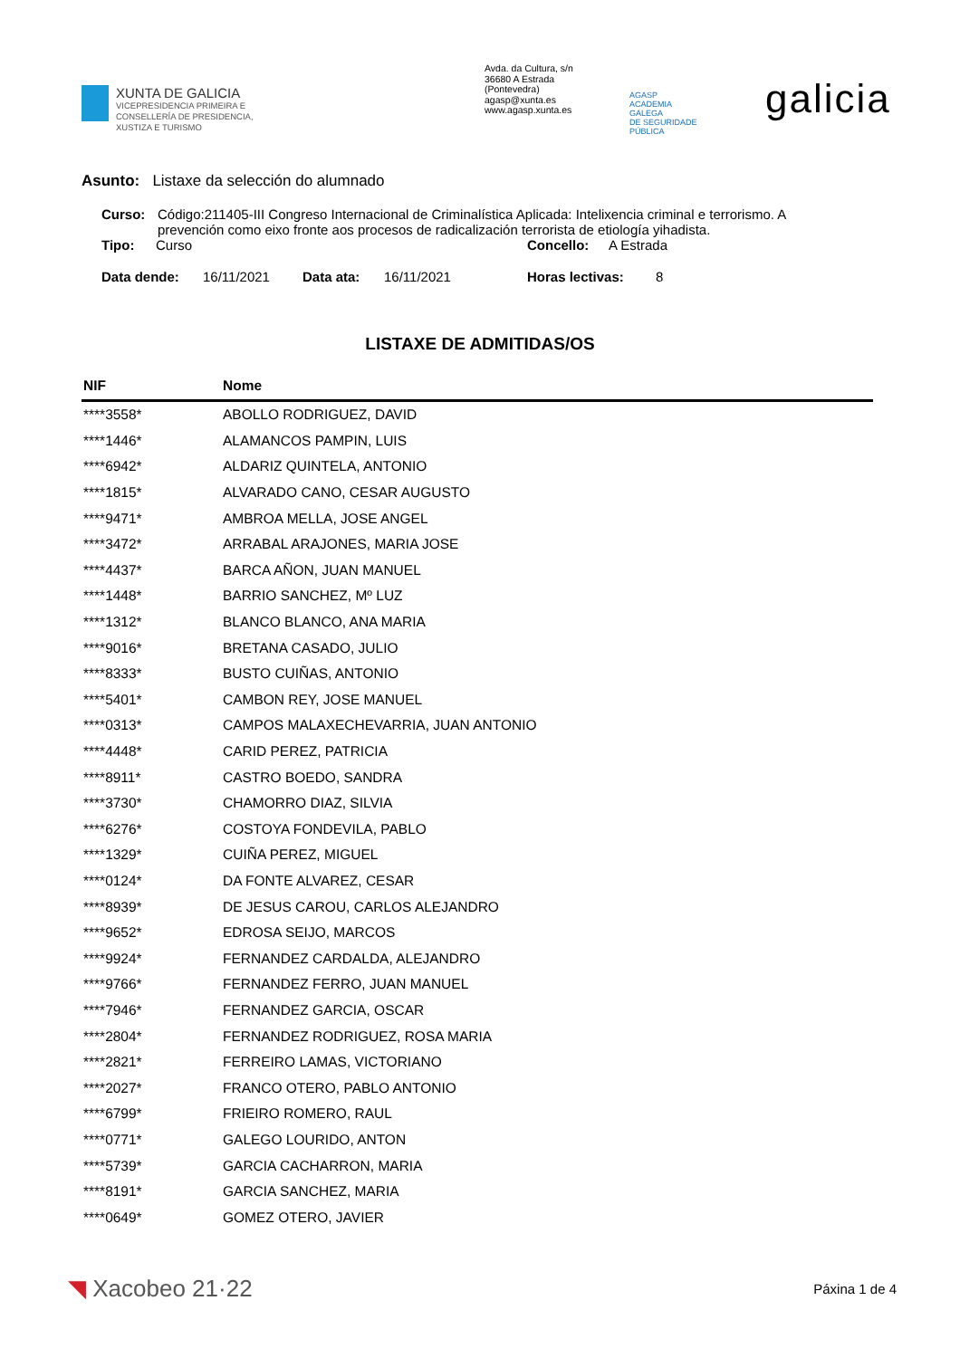XUNTA DE GALICIA
VICEPRESIDENCIA PRIMEIRA E
CONSELLERÍA DE PRESIDENCIA,
XUSTIZA E TURISMO
Avda. da Cultura, s/n
36680 A Estrada
(Pontevedra)
agasp@xunta.es
www.agasp.xunta.es
AGASP
ACADEMIA
GALEGA
DE SEGURIDADE
PÚBLICA
galicia
Asunto: Listaxe da selección do alumnado
Curso: Código:211405-III Congreso Internacional de Criminalística Aplicada: Intelixencia criminal e terrorismo. A prevención como eixo fronte aos procesos de radicalización terrorista de etiología yihadista.
Tipo: Curso Concello: A Estrada
Data dende: 16/11/2021 Data ata: 16/11/2021 Horas lectivas: 8
LISTAXE DE ADMITIDAS/OS
| NIF | Nome |
| --- | --- |
| ****3558* | ABOLLO RODRIGUEZ, DAVID |
| ****1446* | ALAMANCOS PAMPIN, LUIS |
| ****6942* | ALDARIZ QUINTELA, ANTONIO |
| ****1815* | ALVARADO CANO, CESAR AUGUSTO |
| ****9471* | AMBROA MELLA, JOSE ANGEL |
| ****3472* | ARRABAL ARAJONES, MARIA JOSE |
| ****4437* | BARCA AÑON, JUAN MANUEL |
| ****1448* | BARRIO SANCHEZ, Mº LUZ |
| ****1312* | BLANCO BLANCO, ANA MARIA |
| ****9016* | BRETANA CASADO, JULIO |
| ****8333* | BUSTO CUIÑAS, ANTONIO |
| ****5401* | CAMBON REY, JOSE MANUEL |
| ****0313* | CAMPOS MALAXECHEVARRIA, JUAN ANTONIO |
| ****4448* | CARID PEREZ, PATRICIA |
| ****8911* | CASTRO BOEDO, SANDRA |
| ****3730* | CHAMORRO DIAZ, SILVIA |
| ****6276* | COSTOYA FONDEVILA, PABLO |
| ****1329* | CUIÑA PEREZ, MIGUEL |
| ****0124* | DA FONTE ALVAREZ, CESAR |
| ****8939* | DE JESUS CAROU, CARLOS ALEJANDRO |
| ****9652* | EDROSA SEIJO, MARCOS |
| ****9924* | FERNANDEZ CARDALDA, ALEJANDRO |
| ****9766* | FERNANDEZ FERRO, JUAN MANUEL |
| ****7946* | FERNANDEZ GARCIA, OSCAR |
| ****2804* | FERNANDEZ RODRIGUEZ, ROSA MARIA |
| ****2821* | FERREIRO LAMAS, VICTORIANO |
| ****2027* | FRANCO OTERO, PABLO ANTONIO |
| ****6799* | FRIEIRO ROMERO, RAUL |
| ****0771* | GALEGO LOURIDO, ANTON |
| ****5739* | GARCIA CACHARRON, MARIA |
| ****8191* | GARCIA SANCHEZ, MARIA |
| ****0649* | GOMEZ OTERO, JAVIER |
◥ Xacobeo 21·22
Páxina 1 de 4